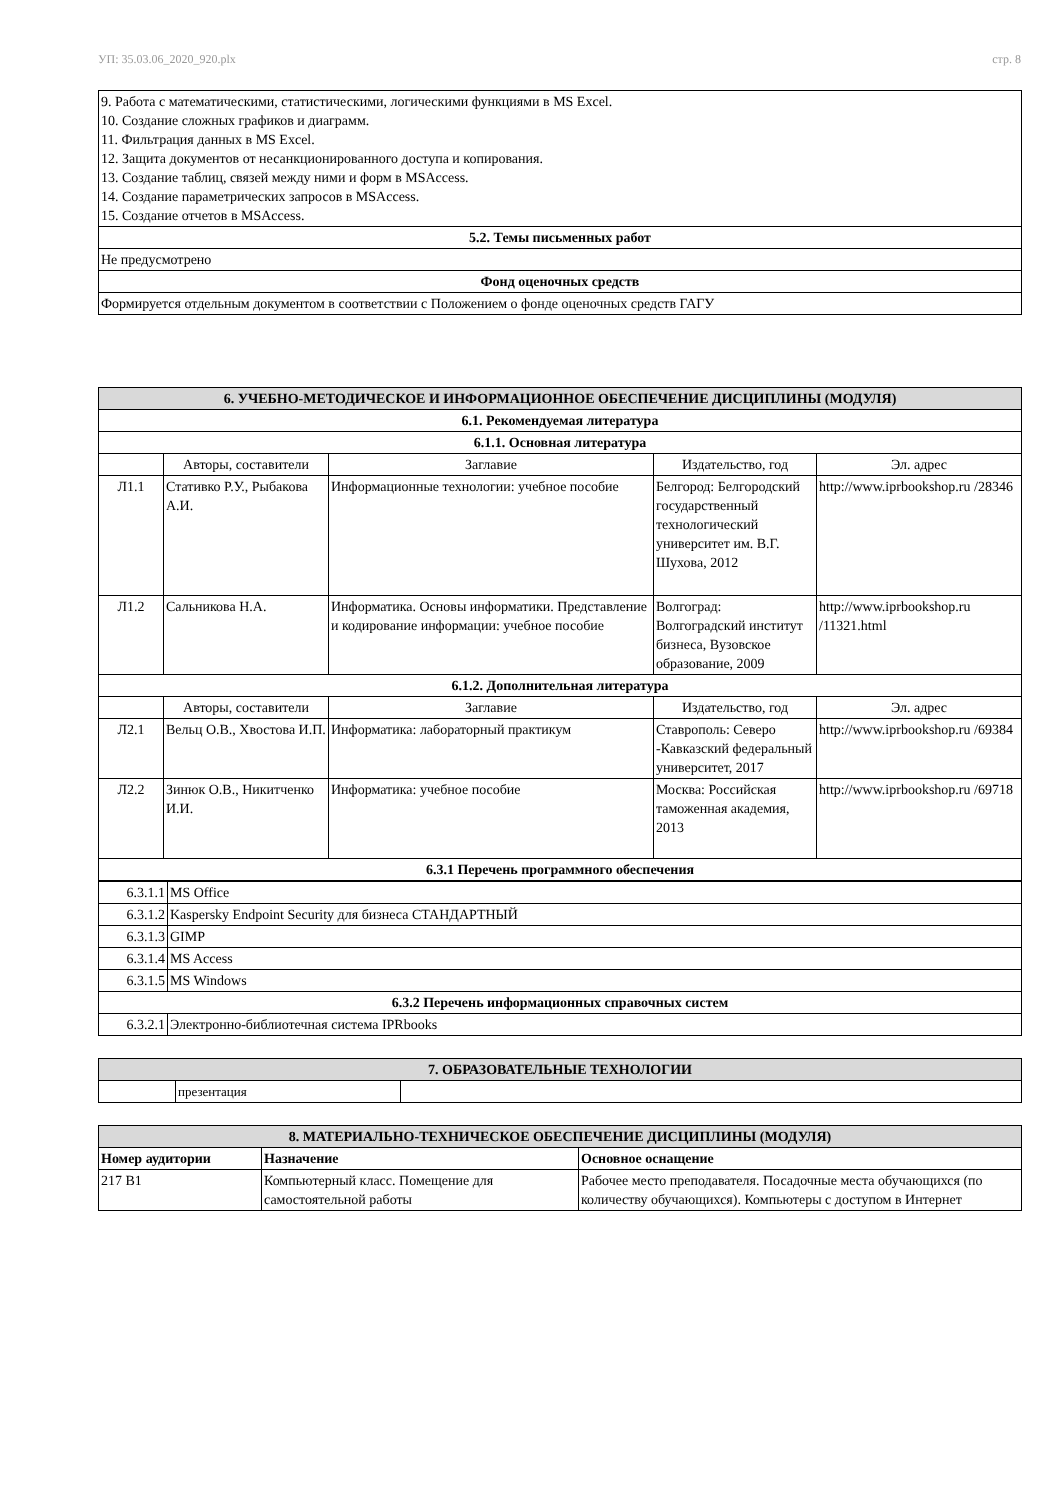УП: 35.03.06_2020_920.plx стр. 8
| 9. Работа с математическими, статистическими, логическими функциями в MS Excel. 10. Создание сложных графиков и диаграмм. 11. Фильтрация данных в MS Excel. 12. Защита документов от несанкционированного доступа и копирования. 13. Создание таблиц, связей между ними и форм в MSAccess. 14. Создание параметрических запросов в MSAccess. 15. Создание отчетов в MSAccess. |
| 5.2. Темы письменных работ |
| Не предусмотрено |
| Фонд оценочных средств |
| Формируется отдельным документом в соответствии с Положением о фонде оценочных средств ГАГУ |
| 6. УЧЕБНО-МЕТОДИЧЕСКОЕ И ИНФОРМАЦИОННОЕ ОБЕСПЕЧЕНИЕ ДИСЦИПЛИНЫ (МОДУЛЯ) | | | | |
| 6.1. Рекомендуемая литература | | | | |
| 6.1.1. Основная литература | | | | |
| | Авторы, составители | Заглавие | Издательство, год | Эл. адрес |
| Л1.1 | Стативко Р.У., Рыбакова А.И. | Информационные технологии: учебное пособие | Белгород: Белгородский государственный технологический университет им. В.Г. Шухова, 2012 | http://www.iprbookshop.ru /28346 |
| Л1.2 | Сальникова Н.А. | Информатика. Основы информатики. Представление и кодирование информации: учебное пособие | Волгоград: Волгоградский институт бизнеса, Вузовское образование, 2009 | http://www.iprbookshop.ru /11321.html |
| 6.1.2. Дополнительная литература | | | | |
| | Авторы, составители | Заглавие | Издательство, год | Эл. адрес |
| Л2.1 | Вельц О.В., Хвостова И.П. | Информатика: лабораторный практикум | Ставрополь: Северо -Кавказский федеральный университет, 2017 | http://www.iprbookshop.ru /69384 |
| Л2.2 | Зинюк О.В., Никитченко И.И. | Информатика: учебное пособие | Москва: Российская таможенная академия, 2013 | http://www.iprbookshop.ru /69718 |
| 6.3.1 Перечень программного обеспечения | | | | |
| / 6.3.1.1 / MS Office / / 6.3.1.2 / Kaspersky Endpoint Security для бизнеса СТАНДАРТНЫЙ / / 6.3.1.3 / GIMP / / 6.3.1.4 / MS Access / / 6.3.1.5 / MS Windows / / 6.3.2 Перечень информационных справочных систем / / / 6.3.2.1 / Электронно-библиотечная система IPRbooks / | | | | |
| 7. ОБРАЗОВАТЕЛЬНЫЕ ТЕХНОЛОГИИ | | |
| | презентация | |
| 8. МАТЕРИАЛЬНО-ТЕХНИЧЕСКОЕ ОБЕСПЕЧЕНИЕ ДИСЦИПЛИНЫ (МОДУЛЯ) | | |
| Номер аудитории | Назначение | Основное оснащение |
| 217 В1 | Компьютерный класс. Помещение для самостоятельной работы | Рабочее место преподавателя. Посадочные места обучающихся (по количеству обучающихся). Компьютеры с доступом в Интернет |